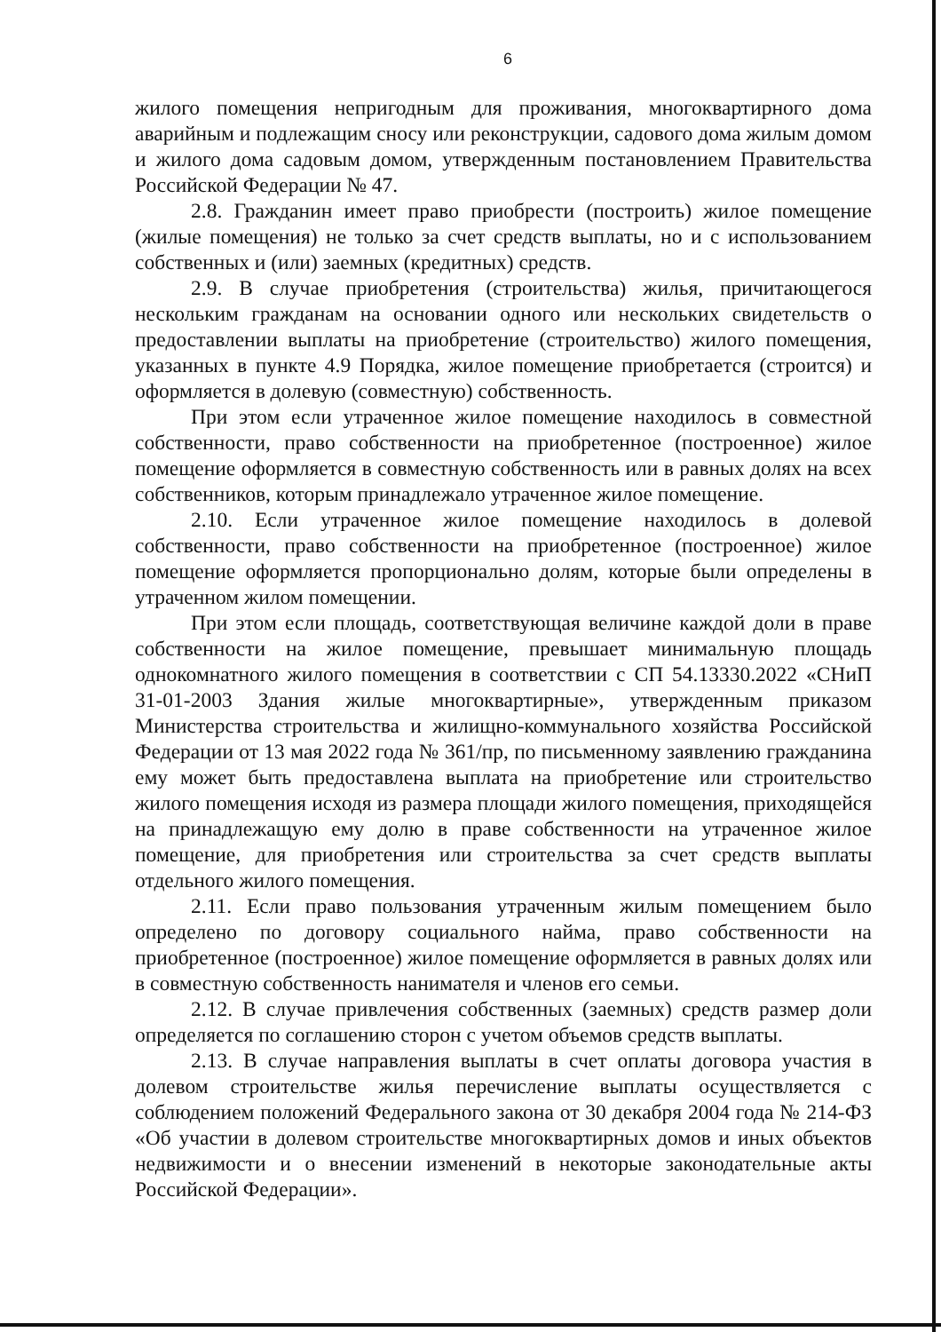6
жилого помещения непригодным для проживания, многоквартирного дома аварийным и подлежащим сносу или реконструкции, садового дома жилым домом и жилого дома садовым домом, утвержденным постановлением Правительства Российской Федерации № 47.
2.8. Гражданин имеет право приобрести (построить) жилое помещение (жилые помещения) не только за счет средств выплаты, но и с использованием собственных и (или) заемных (кредитных) средств.
2.9. В случае приобретения (строительства) жилья, причитающегося нескольким гражданам на основании одного или нескольких свидетельств о предоставлении выплаты на приобретение (строительство) жилого помещения, указанных в пункте 4.9 Порядка, жилое помещение приобретается (строится) и оформляется в долевую (совместную) собственность.
При этом если утраченное жилое помещение находилось в совместной собственности, право собственности на приобретенное (построенное) жилое помещение оформляется в совместную собственность или в равных долях на всех собственников, которым принадлежало утраченное жилое помещение.
2.10. Если утраченное жилое помещение находилось в долевой собственности, право собственности на приобретенное (построенное) жилое помещение оформляется пропорционально долям, которые были определены в утраченном жилом помещении.
При этом если площадь, соответствующая величине каждой доли в праве собственности на жилое помещение, превышает минимальную площадь однокомнатного жилого помещения в соответствии с СП 54.13330.2022 «СНиП 31-01-2003 Здания жилые многоквартирные», утвержденным приказом Министерства строительства и жилищно-коммунального хозяйства Российской Федерации от 13 мая 2022 года № 361/пр, по письменному заявлению гражданина ему может быть предоставлена выплата на приобретение или строительство жилого помещения исходя из размера площади жилого помещения, приходящейся на принадлежащую ему долю в праве собственности на утраченное жилое помещение, для приобретения или строительства за счет средств выплаты отдельного жилого помещения.
2.11. Если право пользования утраченным жилым помещением было определено по договору социального найма, право собственности на приобретенное (построенное) жилое помещение оформляется в равных долях или в совместную собственность нанимателя и членов его семьи.
2.12. В случае привлечения собственных (заемных) средств размер доли определяется по соглашению сторон с учетом объемов средств выплаты.
2.13. В случае направления выплаты в счет оплаты договора участия в долевом строительстве жилья перечисление выплаты осуществляется с соблюдением положений Федерального закона от 30 декабря 2004 года № 214-ФЗ «Об участии в долевом строительстве многоквартирных домов и иных объектов недвижимости и о внесении изменений в некоторые законодательные акты Российской Федерации».